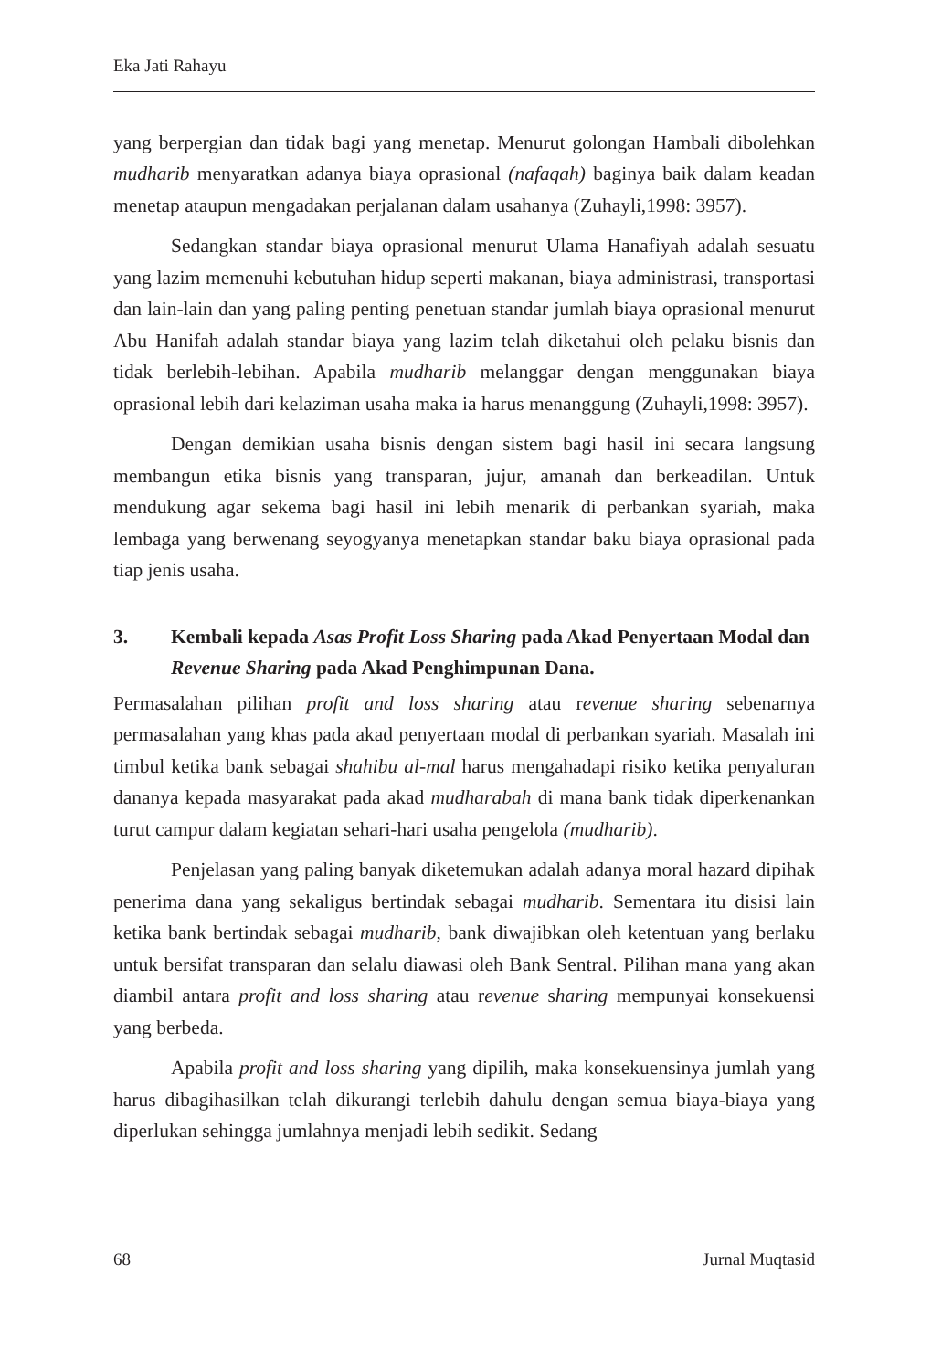Eka Jati Rahayu
yang berpergian dan tidak bagi yang menetap. Menurut golongan Hambali dibolehkan mudharib menyaratkan adanya biaya oprasional (nafaqah) baginya baik dalam keadan menetap ataupun mengadakan perjalanan dalam usahanya (Zuhayli,1998: 3957).
Sedangkan standar biaya oprasional menurut Ulama Hanafiyah adalah sesuatu yang lazim memenuhi kebutuhan hidup seperti makanan, biaya administrasi, transportasi dan lain-lain dan yang paling penting penetuan standar jumlah biaya oprasional menurut Abu Hanifah adalah standar biaya yang lazim telah diketahui oleh pelaku bisnis dan tidak berlebih-lebihan. Apabila mudharib melanggar dengan menggunakan biaya oprasional lebih dari kelaziman usaha maka ia harus menanggung (Zuhayli,1998: 3957).
Dengan demikian usaha bisnis dengan sistem bagi hasil ini secara langsung membangun etika bisnis yang transparan, jujur, amanah dan berkeadilan. Untuk mendukung agar sekema bagi hasil ini lebih menarik di perbankan syariah, maka lembaga yang berwenang seyogyanya menetapkan standar baku biaya oprasional pada tiap jenis usaha.
3. Kembali kepada Asas Profit Loss Sharing pada Akad Penyertaan Modal dan Revenue Sharing pada Akad Penghimpunan Dana.
Permasalahan pilihan profit and loss sharing atau revenue sharing sebenarnya permasalahan yang khas pada akad penyertaan modal di perbankan syariah. Masalah ini timbul ketika bank sebagai shahibu al-mal harus mengahadapi risiko ketika penyaluran dananya kepada masyarakat pada akad mudharabah di mana bank tidak diperkenankan turut campur dalam kegiatan sehari-hari usaha pengelola (mudharib).
Penjelasan yang paling banyak diketemukan adalah adanya moral hazard dipihak penerima dana yang sekaligus bertindak sebagai mudharib. Sementara itu disisi lain ketika bank bertindak sebagai mudharib, bank diwajibkan oleh ketentuan yang berlaku untuk bersifat transparan dan selalu diawasi oleh Bank Sentral. Pilihan mana yang akan diambil antara profit and loss sharing atau revenue sharing mempunyai konsekuensi yang berbeda.
Apabila profit and loss sharing yang dipilih, maka konsekuensinya jumlah yang harus dibagihasilkan telah dikurangi terlebih dahulu dengan semua biaya-biaya yang diperlukan sehingga jumlahnya menjadi lebih sedikit. Sedang
68 Jurnal Muqtasid